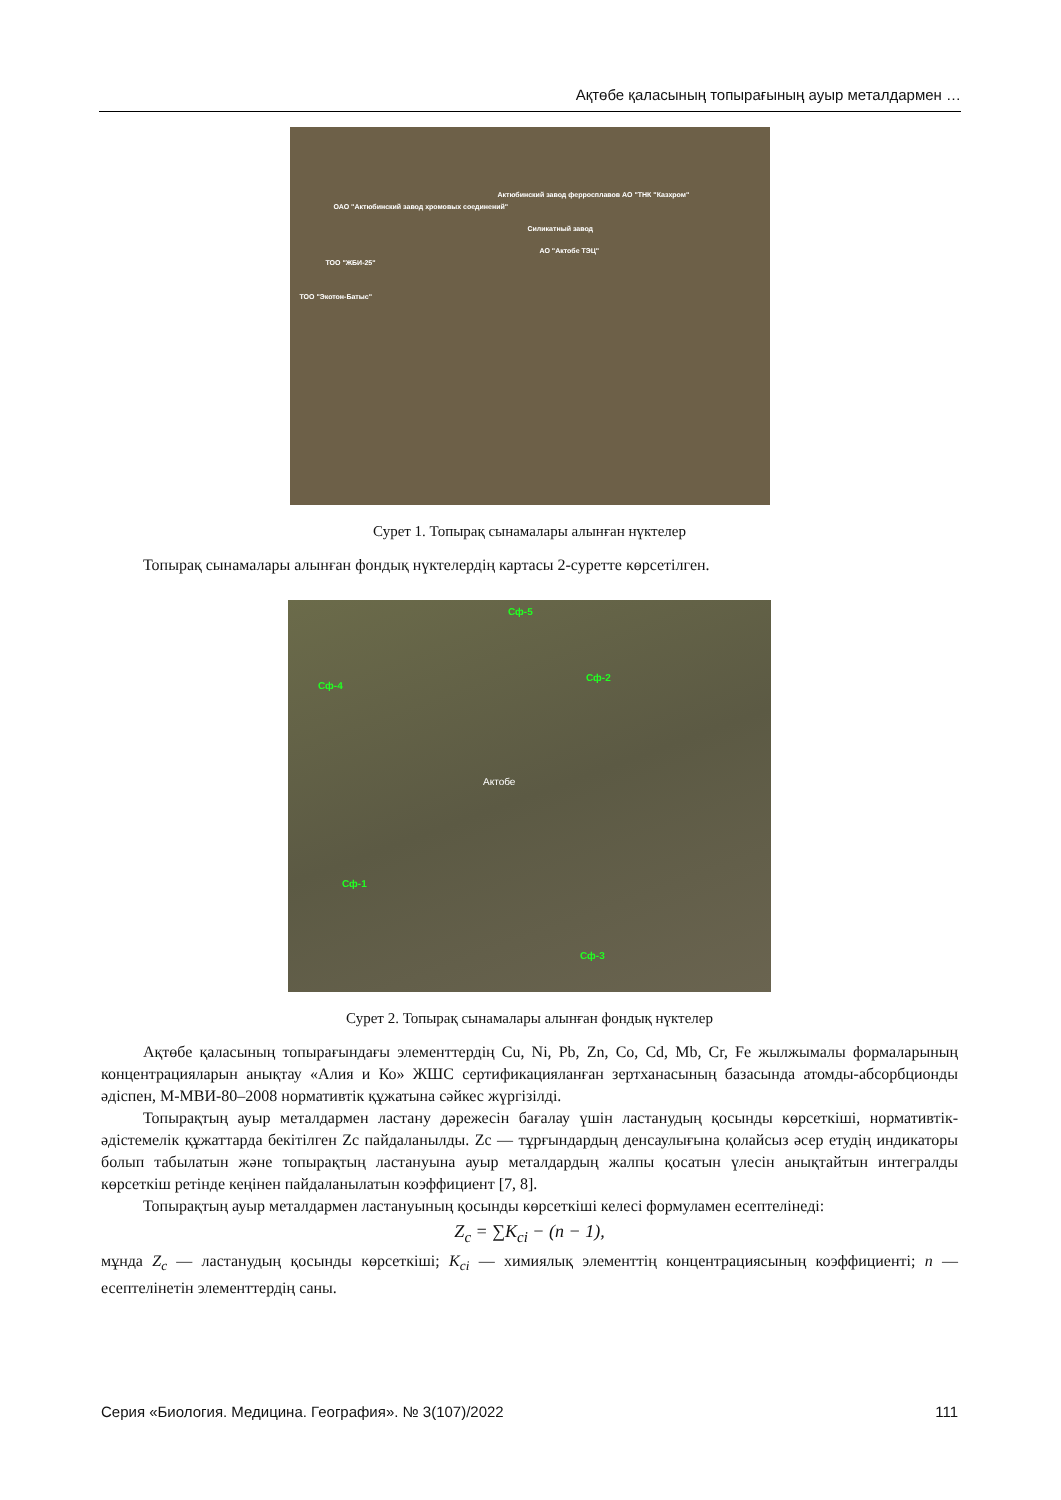Ақтөбе қаласының топырағының ауыр металдармен …
Актюбинский завод ферросплавов АО "ТНК "Казхром"
ОАО "Актюбинский завод хромовых соединений"
Силикатный завод
АО "Актобе ТЭЦ"
ТОО "ЖБИ-25"
ТОО "Экотон-Батыс"
Сурет 1. Топырақ сынамалары алынған нүктелер
Топырақ сынамалары алынған фондық нүктелердің картасы 2-суретте көрсетілген.
Сф-5
Сф-2
Сф-4
Актобе
Сф-1
Сф-3
Сурет 2. Топырақ сынамалары алынған фондық нүктелер
Ақтөбе қаласының топырағындағы элементтердің Cu, Ni, Pb, Zn, Co, Cd, Mb, Cr, Fe жылжымалы формаларының концентрацияларын анықтау «Алия и Ко» ЖШС сертификацияланған зертханасының базасында атомды-абсорбционды әдіспен, М-МВИ-80–2008 нормативтік құжатына сәйкес жүргізілді.
Топырақтың ауыр металдармен ластану дәрежесін бағалау үшін ластанудың қосынды көрсеткіші, нормативтік-әдістемелік құжаттарда бекітілген Zc пайдаланылды. Zc — тұрғындардың денсаулығына қолайсыз әсер етудің индикаторы болып табылатын және топырақтың ластануына ауыр металдардың жалпы қосатын үлесін анықтайтын интегралды көрсеткіш ретінде кеңінен пайдаланылатын коэффициент [7, 8].
Топырақтың ауыр металдармен ластануының қосынды көрсеткіші келесі формуламен есептелінеді:
Z<sub>c</sub> = ∑K<sub>ci</sub> − (n − 1),
мұнда Z<sub>c</sub> — ластанудың қосынды көрсеткіші; K<sub>ci</sub> — химиялық элементтің концентрациясының коэффициенті; n — есептелінетін элементтердің саны.
Серия «Биология. Медицина. География». № 3(107)/2022 111